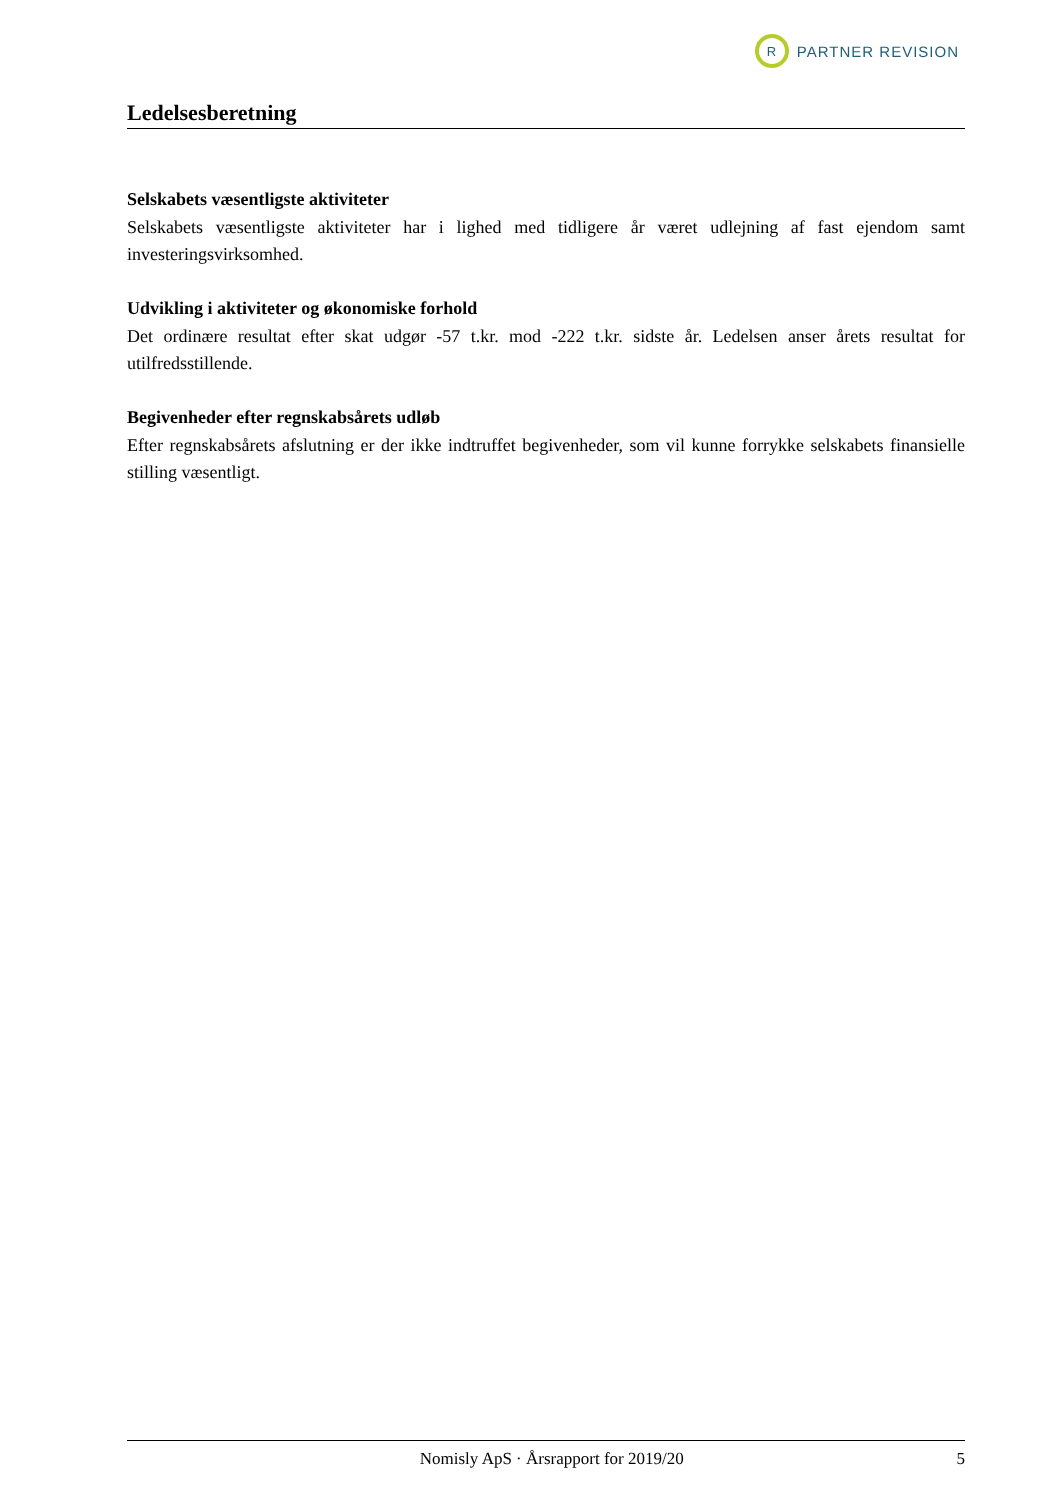R
PARTNER REVISION
Ledelsesberetning
Selskabets væsentligste aktiviteter
Selskabets væsentligste aktiviteter har i lighed med tidligere år været udlejning af fast ejendom samt investeringsvirksomhed.
Udvikling i aktiviteter og økonomiske forhold
Det ordinære resultat efter skat udgør -57 t.kr. mod -222 t.kr. sidste år. Ledelsen anser årets resultat for utilfredsstillende.
Begivenheder efter regnskabsårets udløb
Efter regnskabsårets afslutning er der ikke indtruffet begivenheder, som vil kunne forrykke selskabets finansielle stilling væsentligt.
Nomisly ApS · Årsrapport for 2019/20 5